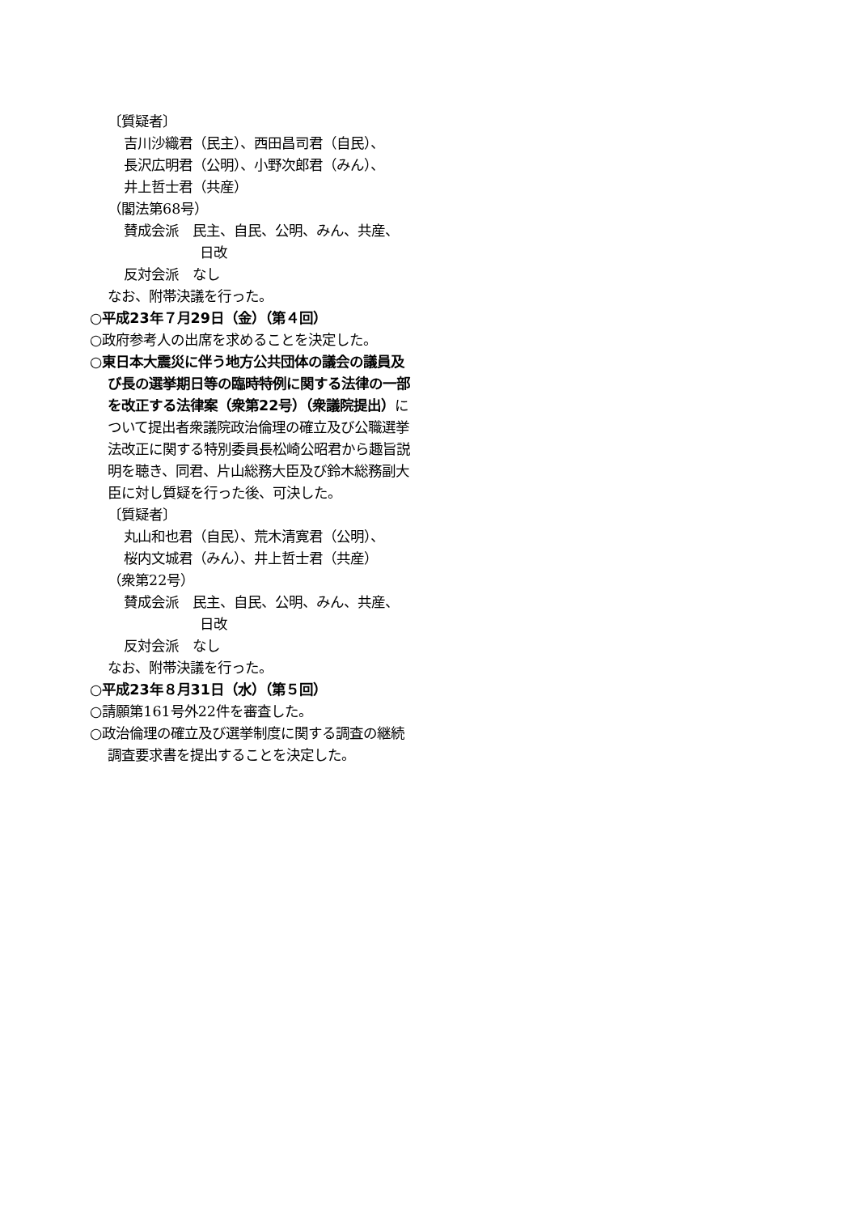〔質疑者〕
吉川沙織君（民主）、西田昌司君（自民）、
長沢広明君（公明）、小野次郎君（みん）、
井上哲士君（共産）
（閣法第68号）
賛成会派　民主、自民、公明、みん、共産、
日改
反対会派　なし
なお、附帯決議を行った。
○平成23年７月29日（金）（第４回）
○政府参考人の出席を求めることを決定した。
○東日本大震災に伴う地方公共団体の議会の議員及び長の選挙期日等の臨時特例に関する法律の一部を改正する法律案（衆第22号）（衆議院提出）について提出者衆議院政治倫理の確立及び公職選挙法改正に関する特別委員長松崎公昭君から趣旨説明を聴き、同君、片山総務大臣及び鈴木総務副大臣に対し質疑を行った後、可決した。
〔質疑者〕
丸山和也君（自民）、荒木清寛君（公明）、
桜内文城君（みん）、井上哲士君（共産）
（衆第22号）
賛成会派　民主、自民、公明、みん、共産、
日改
反対会派　なし
なお、附帯決議を行った。
○平成23年８月31日（水）（第５回）
○請願第161号外22件を審査した。
○政治倫理の確立及び選挙制度に関する調査の継続調査要求書を提出することを決定した。